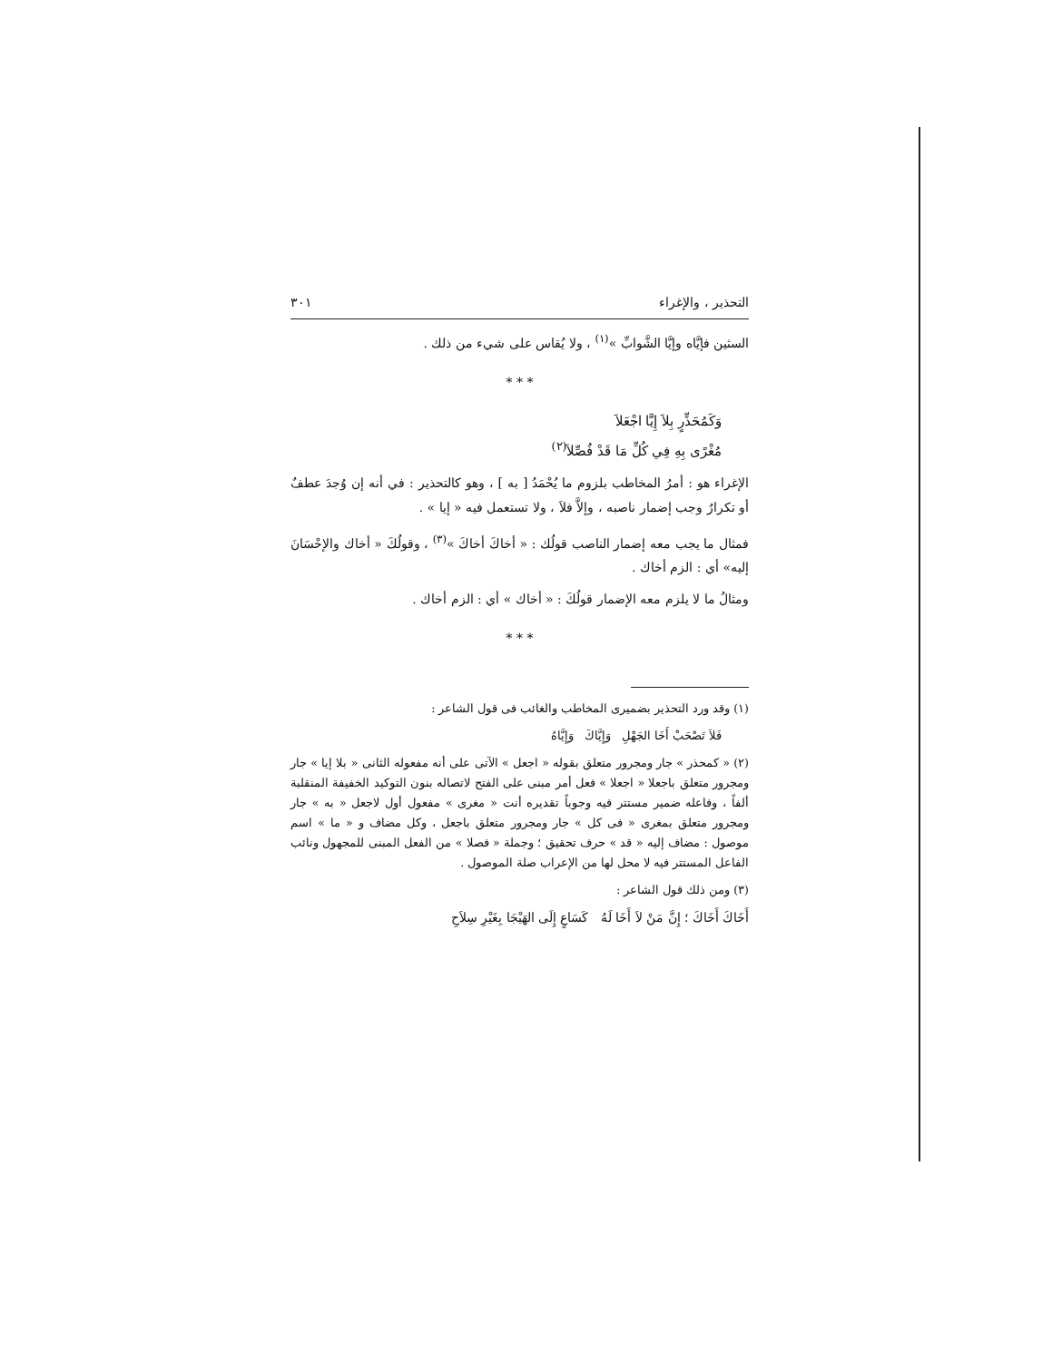التحذير ، والإغراء ٣٠١
السثين فإيَّاه وإيَّا الشَّوابِّ »<sup>(١)</sup> ، ولا يُقاس على شيء من ذلك .
* * *
وَكَمُحَذِّرٍ بِلاَ إِيَّا اجْعَلاَ
مُغْرًى بِهِ فِي كُلِّ مَا قَدْ فُصِّلاَ<sup>(٢)</sup>
الإغراء هو : أمرُ المخاطب بلزوم ما يُحْمَدُ [ به ] ، وهو كالتحذير : في أنه إن وُجدَ عطفٌ أو تكرارٌ وجب إضمار ناصبه ، وإلاَّ فلاَ ، ولا تستعمل فيه « إيا » .
فمثال ما يجب معه إضمار الناصب قولُك : « أخاكَ أخاكَ »<sup>(٣)</sup> ، وقولُكَ « أخاك والإحْسَانَ إليه» أي : الزم أخاك .
ومثالُ ما لا يلزم معه الإضمار قولُكَ : « أخاك » أي : الزم أخاك .
* * *
(١) وقد ورد التحذير بضميرى المخاطب والغائب فى قول الشاعر :
فَلاَ تَصْحَبْ أَخَا الجَهْلِ وَإِيَّاكَ وَإِيَّاهُ
(٢) « كمحذر » جار ومجرور متعلق بقوله « اجعل » الآتى على أنه مفعوله الثانى « بلا إيا » جار ومجرور متعلق باجعلا « اجعلا » فعل أمر مبنى على الفتح لاتصاله بنون التوكيد الخفيفة المنقلبة ألفاً ، وفاعله ضمير مستتر فيه وجوباً تقديره أنت « مغرى » مفعول أول لاجعل « به » جار ومجرور متعلق بمغرى « فى كل » جار ومجرور متعلق باجعل ، وكل مضاف و « ما » اسم موصول : مضاف إليه « قد » حرف تحقيق ؛ وجملة « فصلا » من الفعل المبنى للمجهول ونائب الفاعل المستتر فيه لا محل لها من الإعراب صلة الموصول .
(٣) ومن ذلك قول الشاعر :
أَخَاكَ أَخَاكَ ؛ إِنَّ مَنْ لاَ أَخَا لَهُ كَسَاعٍ إِلَى الهَيْجَا بِغَيْرِ سِلاَحِ